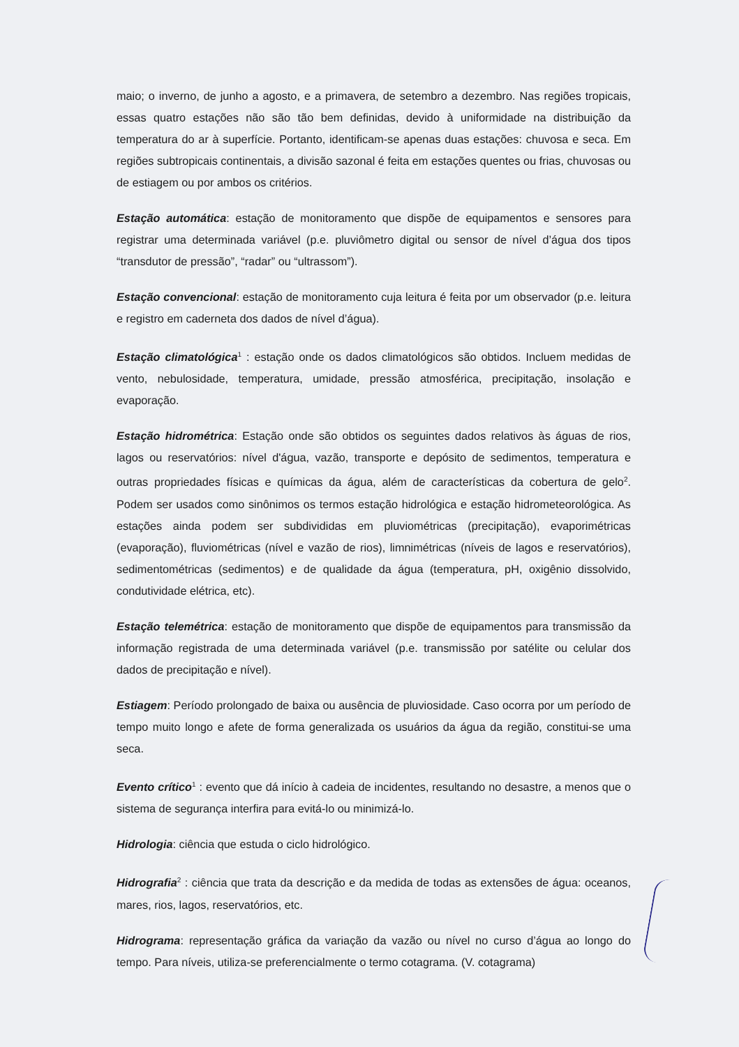maio; o inverno, de junho a agosto, e a primavera, de setembro a dezembro. Nas regiões tropicais, essas quatro estações não são tão bem definidas, devido à uniformidade na distribuição da temperatura do ar à superfície. Portanto, identificam-se apenas duas estações: chuvosa e seca. Em regiões subtropicais continentais, a divisão sazonal é feita em estações quentes ou frias, chuvosas ou de estiagem ou por ambos os critérios.
Estação automática: estação de monitoramento que dispõe de equipamentos e sensores para registrar uma determinada variável (p.e. pluviômetro digital ou sensor de nível d’água dos tipos “transdutor de pressão”, “radar” ou “ultrassom”).
Estação convencional: estação de monitoramento cuja leitura é feita por um observador (p.e. leitura e registro em caderneta dos dados de nível d’água).
Estação climatológica<sup>1</sup> : estação onde os dados climatológicos são obtidos. Incluem medidas de vento, nebulosidade, temperatura, umidade, pressão atmosférica, precipitação, insolação e evaporação.
Estação hidrométrica: Estação onde são obtidos os seguintes dados relativos às águas de rios, lagos ou reservatórios: nível d'água, vazão, transporte e depósito de sedimentos, temperatura e outras propriedades físicas e químicas da água, além de características da cobertura de gelo<sup>2</sup>. Podem ser usados como sinônimos os termos estação hidrológica e estação hidrometeorológica. As estações ainda podem ser subdivididas em pluviométricas (precipitação), evaporimétricas (evaporação), fluviométricas (nível e vazão de rios), limnimétricas (níveis de lagos e reservatórios), sedimentométricas (sedimentos) e de qualidade da água (temperatura, pH, oxigênio dissolvido, condutividade elétrica, etc).
Estação telemétrica: estação de monitoramento que dispõe de equipamentos para transmissão da informação registrada de uma determinada variável (p.e. transmissão por satélite ou celular dos dados de precipitação e nível).
Estiagem: Período prolongado de baixa ou ausência de pluviosidade. Caso ocorra por um período de tempo muito longo e afete de forma generalizada os usuários da água da região, constitui-se uma seca.
Evento crítico<sup>1</sup> : evento que dá início à cadeia de incidentes, resultando no desastre, a menos que o sistema de segurança interfira para evitá-lo ou minimizá-lo.
Hidrologia: ciência que estuda o ciclo hidrológico.
Hidrografia<sup>2</sup> : ciência que trata da descrição e da medida de todas as extensões de água: oceanos, mares, rios, lagos, reservatórios, etc.
Hidrograma: representação gráfica da variação da vazão ou nível no curso d’água ao longo do tempo. Para níveis, utiliza-se preferencialmente o termo cotagrama. (V. cotagrama)